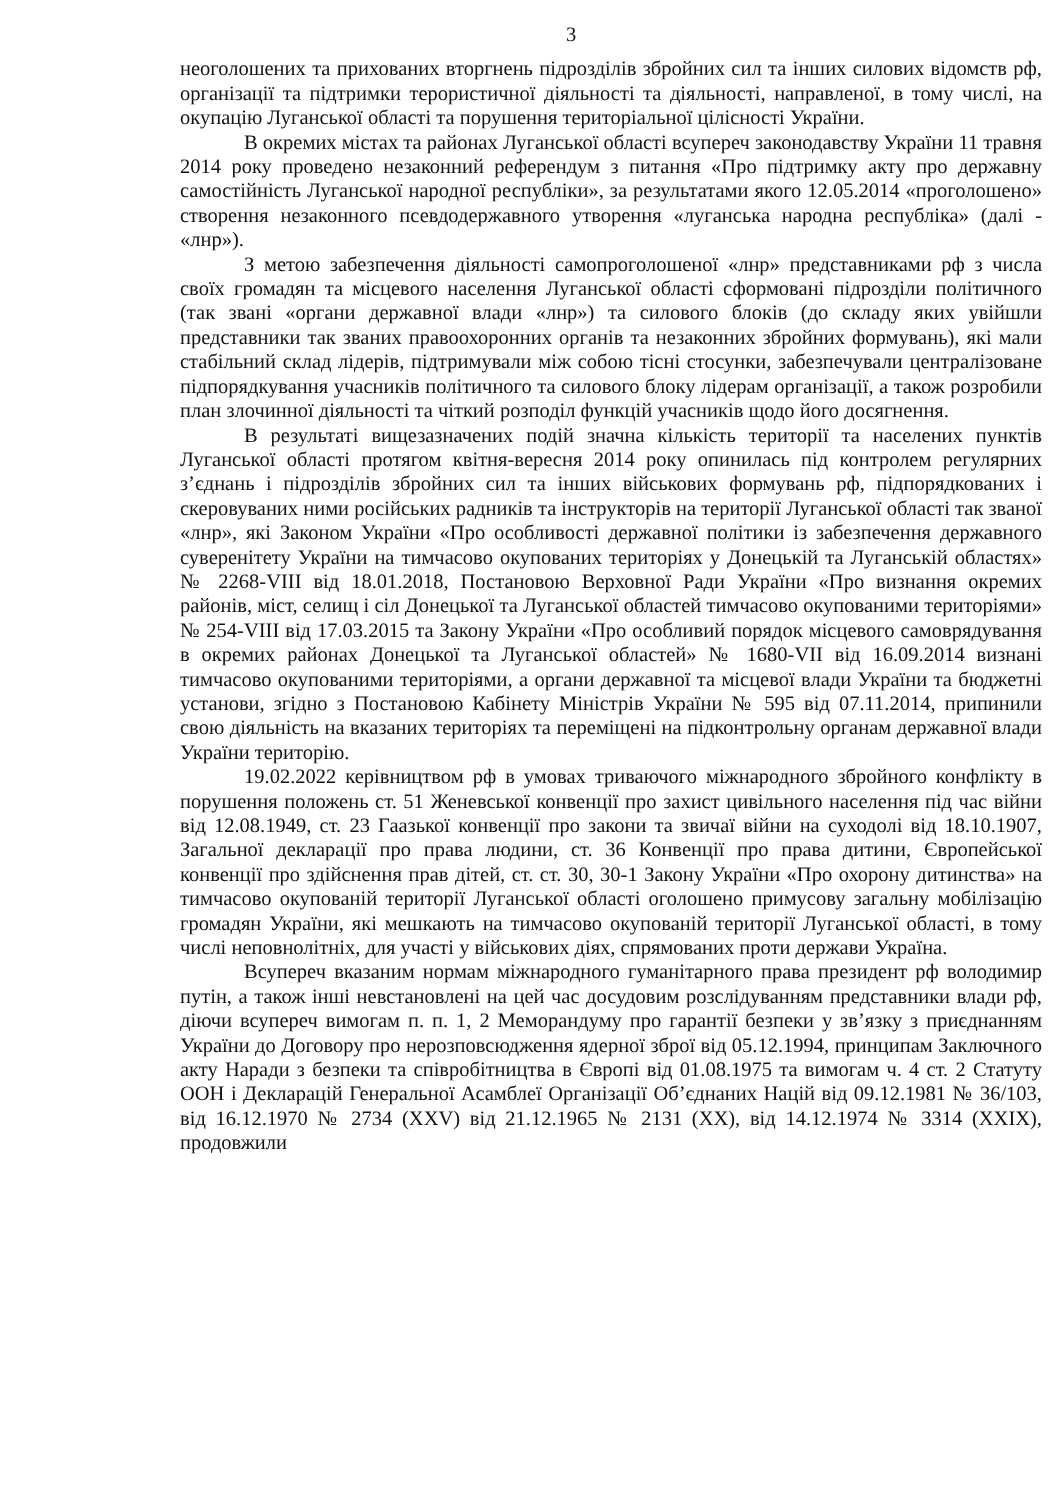3
неоголошених та прихованих вторгнень підрозділів збройних сил та інших силових відомств рф, організації та підтримки терористичної діяльності та діяльності, направленої, в тому числі, на окупацію Луганської області та порушення територіальної цілісності України.
В окремих містах та районах Луганської області всупереч законодавству України 11 травня 2014 року проведено незаконний референдум з питання «Про підтримку акту про державну самостійність Луганської народної республіки», за результатами якого 12.05.2014 «проголошено» створення незаконного псевдодержавного утворення «луганська народна республіка» (далі - «лнр»).
З метою забезпечення діяльності самопроголошеної «лнр» представниками рф з числа своїх громадян та місцевого населення Луганської області сформовані підрозділи політичного (так звані «органи державної влади «лнр») та силового блоків (до складу яких увійшли представники так званих правоохоронних органів та незаконних збройних формувань), які мали стабільний склад лідерів, підтримували між собою тісні стосунки, забезпечували централізоване підпорядкування учасників політичного та силового блоку лідерам організації, а також розробили план злочинної діяльності та чіткий розподіл функцій учасників щодо його досягнення.
В результаті вищезазначених подій значна кількість території та населених пунктів Луганської області протягом квітня-вересня 2014 року опинилась під контролем регулярних з’єднань і підрозділів збройних сил та інших військових формувань рф, підпорядкованих і скеровуваних ними російських радників та інструкторів на території Луганської області так званої «лнр», які Законом України «Про особливості державної політики із забезпечення державного суверенітету України на тимчасово окупованих територіях у Донецькій та Луганській областях» № 2268-VIII від 18.01.2018, Постановою Верховної Ради України «Про визнання окремих районів, міст, селищ і сіл Донецької та Луганської областей тимчасово окупованими територіями» № 254-VIII від 17.03.2015 та Закону України «Про особливий порядок місцевого самоврядування в окремих районах Донецької та Луганської областей» № 1680-VII від 16.09.2014 визнані тимчасово окупованими територіями, а органи державної та місцевої влади України та бюджетні установи, згідно з Постановою Кабінету Міністрів України № 595 від 07.11.2014, припинили свою діяльність на вказаних територіях та переміщені на підконтрольну органам державної влади України територію.
19.02.2022 керівництвом рф в умовах триваючого міжнародного збройного конфлікту в порушення положень ст. 51 Женевської конвенції про захист цивільного населення під час війни від 12.08.1949, ст. 23 Гаазької конвенції про закони та звичаї війни на суходолі від 18.10.1907, Загальної декларації про права людини, ст. 36 Конвенції про права дитини, Європейської конвенції про здійснення прав дітей, ст. ст. 30, 30-1 Закону України «Про охорону дитинства» на тимчасово окупованій території Луганської області оголошено примусову загальну мобілізацію громадян України, які мешкають на тимчасово окупованій території Луганської області, в тому числі неповнолітніх, для участі у військових діях, спрямованих проти держави Україна.
Всупереч вказаним нормам міжнародного гуманітарного права президент рф володимир путін, а також інші невстановлені на цей час досудовим розслідуванням представники влади рф, діючи всупереч вимогам п. п. 1, 2 Меморандуму про гарантії безпеки у зв’язку з приєднанням України до Договору про нерозповсюдження ядерної зброї від 05.12.1994, принципам Заключного акту Наради з безпеки та співробітництва в Європі від 01.08.1975 та вимогам ч. 4 ст. 2 Статуту ООН і Декларацій Генеральної Асамблеї Організації Об’єднаних Націй від 09.12.1981 № 36/103, від 16.12.1970 № 2734 (XXV) від 21.12.1965 № 2131 (XX), від 14.12.1974 № 3314 (XXIX), продовжили